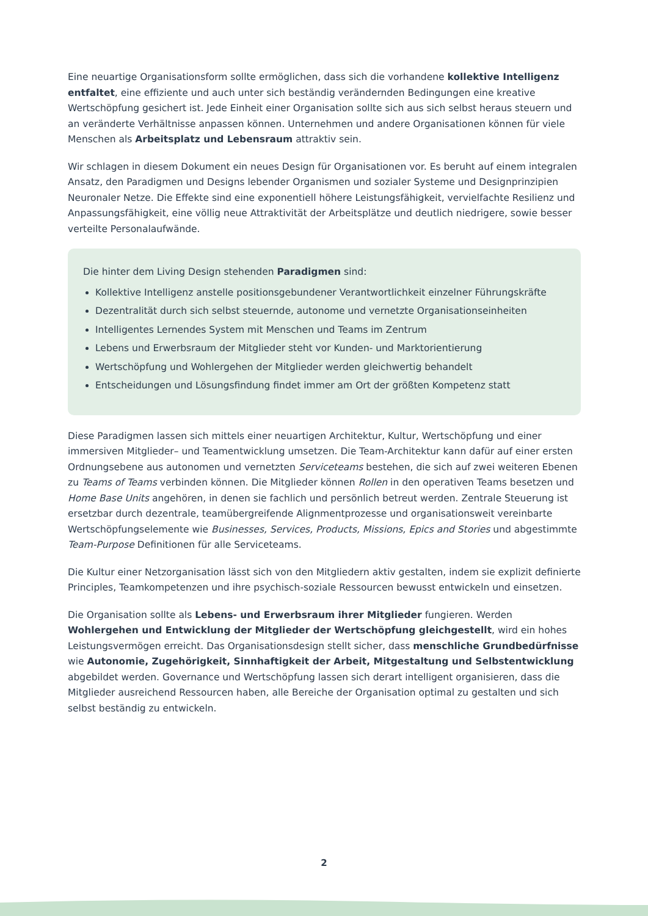Eine neuartige Organisationsform sollte ermöglichen, dass sich die vorhandene kollektive Intelligenz entfaltet, eine effiziente und auch unter sich beständig verändernden Bedingungen eine kreative Wertschöpfung gesichert ist. Jede Einheit einer Organisation sollte sich aus sich selbst heraus steuern und an veränderte Verhältnisse anpassen können. Unternehmen und andere Organisationen können für viele Menschen als Arbeitsplatz und Lebensraum attraktiv sein.
Wir schlagen in diesem Dokument ein neues Design für Organisationen vor. Es beruht auf einem integralen Ansatz, den Paradigmen und Designs lebender Organismen und sozialer Systeme und Designprinzipien Neuronaler Netze. Die Effekte sind eine exponentiell höhere Leistungsfähigkeit, vervielfachte Resilienz und Anpassungsfähigkeit, eine völlig neue Attraktivität der Arbeitsplätze und deutlich niedrigere, sowie besser verteilte Personalaufwände.
Die hinter dem Living Design stehenden Paradigmen sind:
Kollektive Intelligenz anstelle positionsgebundener Verantwortlichkeit einzelner Führungskräfte
Dezentralität durch sich selbst steuernde, autonome und vernetzte Organisationseinheiten
Intelligentes Lernendes System mit Menschen und Teams im Zentrum
Lebens und Erwerbsraum der Mitglieder steht vor Kunden- und Marktorientierung
Wertschöpfung und Wohlergehen der Mitglieder werden gleichwertig behandelt
Entscheidungen und Lösungsfindung findet immer am Ort der größten Kompetenz statt
Diese Paradigmen lassen sich mittels einer neuartigen Architektur, Kultur, Wertschöpfung und einer immersiven Mitglieder– und Teamentwicklung umsetzen. Die Team-Architektur kann dafür auf einer ersten Ordnungsebene aus autonomen und vernetzten Serviceteams bestehen, die sich auf zwei weiteren Ebenen zu Teams of Teams verbinden können. Die Mitglieder können Rollen in den operativen Teams besetzen und Home Base Units angehören, in denen sie fachlich und persönlich betreut werden. Zentrale Steuerung ist ersetzbar durch dezentrale, teamübergreifende Alignmentprozesse und organisationsweit vereinbarte Wertschöpfungselemente wie Businesses, Services, Products, Missions, Epics and Stories und abgestimmte Team-Purpose Definitionen für alle Serviceteams.
Die Kultur einer Netzorganisation lässt sich von den Mitgliedern aktiv gestalten, indem sie explizit definierte Principles, Teamkompetenzen und ihre psychisch-soziale Ressourcen bewusst entwickeln und einsetzen.
Die Organisation sollte als Lebens- und Erwerbsraum ihrer Mitglieder fungieren. Werden Wohlergehen und Entwicklung der Mitglieder der Wertschöpfung gleichgestellt, wird ein hohes Leistungsvermögen erreicht. Das Organisationsdesign stellt sicher, dass menschliche Grundbedürfnisse wie Autonomie, Zugehörigkeit, Sinnhaftigkeit der Arbeit, Mitgestaltung und Selbstentwicklung abgebildet werden. Governance und Wertschöpfung lassen sich derart intelligent organisieren, dass die Mitglieder ausreichend Ressourcen haben, alle Bereiche der Organisation optimal zu gestalten und sich selbst beständig zu entwickeln.
2